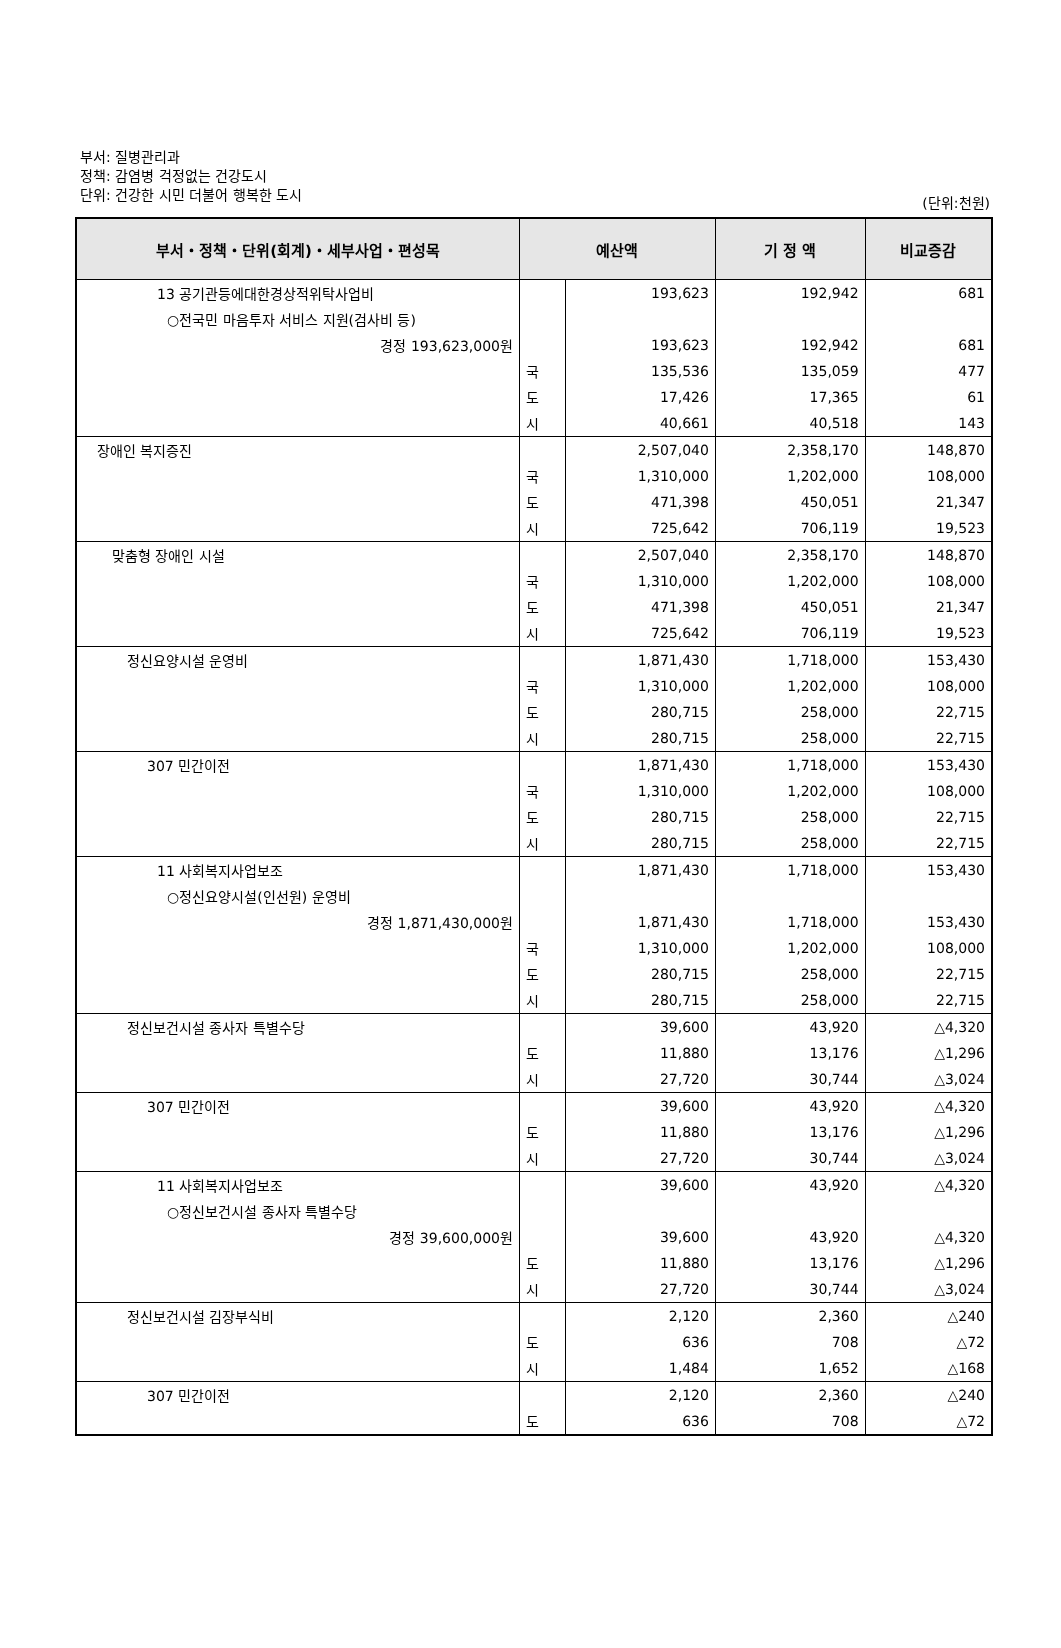부서: 질병관리과
정책: 감염병 걱정없는 건강도시
단위: 건강한 시민 더불어 행복한 도시
(단위:천원)
| 부서・정책・단위(회계)・세부사업・편성목 | 예산액 | | 기 정 액 | 비교증감 |
| --- | --- | --- | --- | --- |
| 13 공기관등에대한경상적위탁사업비 | | 193,623 | 192,942 | 681 |
| ○전국민 마음투자 서비스 지원(검사비 등) | | | | |
| 경정 193,623,000원 | | 193,623 | 192,942 | 681 |
| | 국 | 135,536 | 135,059 | 477 |
| | 도 | 17,426 | 17,365 | 61 |
| | 시 | 40,661 | 40,518 | 143 |
| 장애인 복지증진 | | 2,507,040 | 2,358,170 | 148,870 |
| | 국 | 1,310,000 | 1,202,000 | 108,000 |
| | 도 | 471,398 | 450,051 | 21,347 |
| | 시 | 725,642 | 706,119 | 19,523 |
| 맞춤형 장애인 시설 | | 2,507,040 | 2,358,170 | 148,870 |
| | 국 | 1,310,000 | 1,202,000 | 108,000 |
| | 도 | 471,398 | 450,051 | 21,347 |
| | 시 | 725,642 | 706,119 | 19,523 |
| 정신요양시설 운영비 | | 1,871,430 | 1,718,000 | 153,430 |
| | 국 | 1,310,000 | 1,202,000 | 108,000 |
| | 도 | 280,715 | 258,000 | 22,715 |
| | 시 | 280,715 | 258,000 | 22,715 |
| 307 민간이전 | | 1,871,430 | 1,718,000 | 153,430 |
| | 국 | 1,310,000 | 1,202,000 | 108,000 |
| | 도 | 280,715 | 258,000 | 22,715 |
| | 시 | 280,715 | 258,000 | 22,715 |
| 11 사회복지사업보조 | | 1,871,430 | 1,718,000 | 153,430 |
| ○정신요양시설(인선원) 운영비 | | | | |
| 경정 1,871,430,000원 | | 1,871,430 | 1,718,000 | 153,430 |
| | 국 | 1,310,000 | 1,202,000 | 108,000 |
| | 도 | 280,715 | 258,000 | 22,715 |
| | 시 | 280,715 | 258,000 | 22,715 |
| 정신보건시설 종사자 특별수당 | | 39,600 | 43,920 | △4,320 |
| | 도 | 11,880 | 13,176 | △1,296 |
| | 시 | 27,720 | 30,744 | △3,024 |
| 307 민간이전 | | 39,600 | 43,920 | △4,320 |
| | 도 | 11,880 | 13,176 | △1,296 |
| | 시 | 27,720 | 30,744 | △3,024 |
| 11 사회복지사업보조 | | 39,600 | 43,920 | △4,320 |
| ○정신보건시설 종사자 특별수당 | | | | |
| 경정 39,600,000원 | | 39,600 | 43,920 | △4,320 |
| | 도 | 11,880 | 13,176 | △1,296 |
| | 시 | 27,720 | 30,744 | △3,024 |
| 정신보건시설 김장부식비 | | 2,120 | 2,360 | △240 |
| | 도 | 636 | 708 | △72 |
| | 시 | 1,484 | 1,652 | △168 |
| 307 민간이전 | | 2,120 | 2,360 | △240 |
| | 도 | 636 | 708 | △72 |